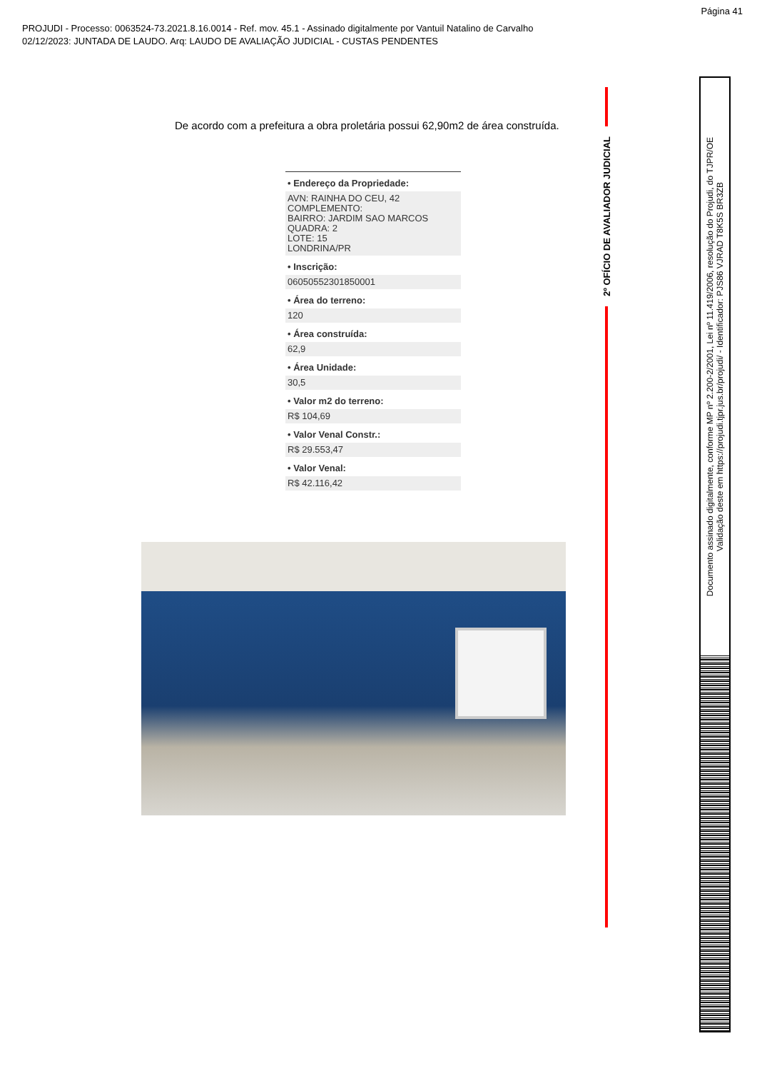Página 41
PROJUDI - Processo: 0063524-73.2021.8.16.0014 - Ref. mov. 45.1 - Assinado digitalmente por Vantuil Natalino de Carvalho
02/12/2023: JUNTADA DE LAUDO. Arq: LAUDO DE AVALIAÇÃO JUDICIAL - CUSTAS PENDENTES
De acordo com a prefeitura a obra proletária possui 62,90m2 de área construída.
• Endereço da Propriedade:
AVN: RAINHA DO CEU, 42
COMPLEMENTO:
BAIRRO: JARDIM SAO MARCOS
QUADRA: 2
LOTE: 15
LONDRINA/PR
• Inscrição:
06050552301850001
• Área do terreno:
120
• Área construída:
62,9
• Área Unidade:
30,5
• Valor m2 do terreno:
R$ 104,69
• Valor Venal Constr.:
R$ 29.553,47
• Valor Venal:
R$ 42.116,42
2º OFÍCIO DE AVALIADOR JUDICIAL
Documento assinado digitalmente, conforme MP nº 2.200-2/2001, Lei nº 11.419/2006, resolução do Projudi, do TJPR/OE
Validação deste em https://projudi.tjpr.jus.br/projudi/ - Identificador: PJS86 VJRAD T8K5S BR3ZB